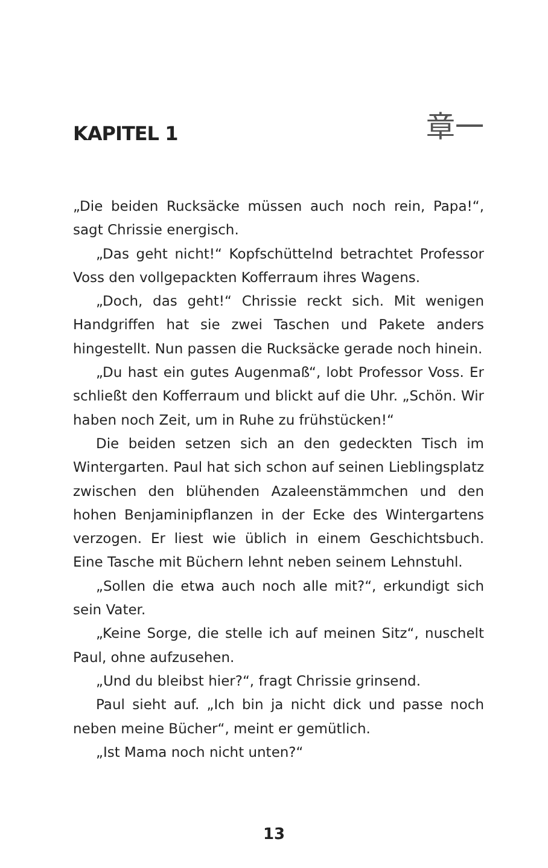KAPITEL 1
章一
„Die beiden Rucksäcke müssen auch noch rein, Papa!“, sagt Chrissie energisch.
„Das geht nicht!“ Kopfschüttelnd betrachtet Professor Voss den vollgepackten Kofferraum ihres Wagens.
„Doch, das geht!“ Chrissie reckt sich. Mit wenigen Handgriffen hat sie zwei Taschen und Pakete anders hingestellt. Nun passen die Rucksäcke gerade noch hinein.
„Du hast ein gutes Augenmaß“, lobt Professor Voss. Er schließt den Kofferraum und blickt auf die Uhr. „Schön. Wir haben noch Zeit, um in Ruhe zu frühstücken!“
Die beiden setzen sich an den gedeckten Tisch im Wintergarten. Paul hat sich schon auf seinen Lieblingsplatz zwischen den blühenden Azaleenstämmchen und den hohen Benjaminipflanzen in der Ecke des Wintergartens verzogen. Er liest wie üblich in einem Geschichtsbuch. Eine Tasche mit Büchern lehnt neben seinem Lehnstuhl.
„Sollen die etwa auch noch alle mit?“, erkundigt sich sein Vater.
„Keine Sorge, die stelle ich auf meinen Sitz“, nuschelt Paul, ohne aufzusehen.
„Und du bleibst hier?“, fragt Chrissie grinsend.
Paul sieht auf. „Ich bin ja nicht dick und passe noch neben meine Bücher“, meint er gemütlich.
„Ist Mama noch nicht unten?“
13